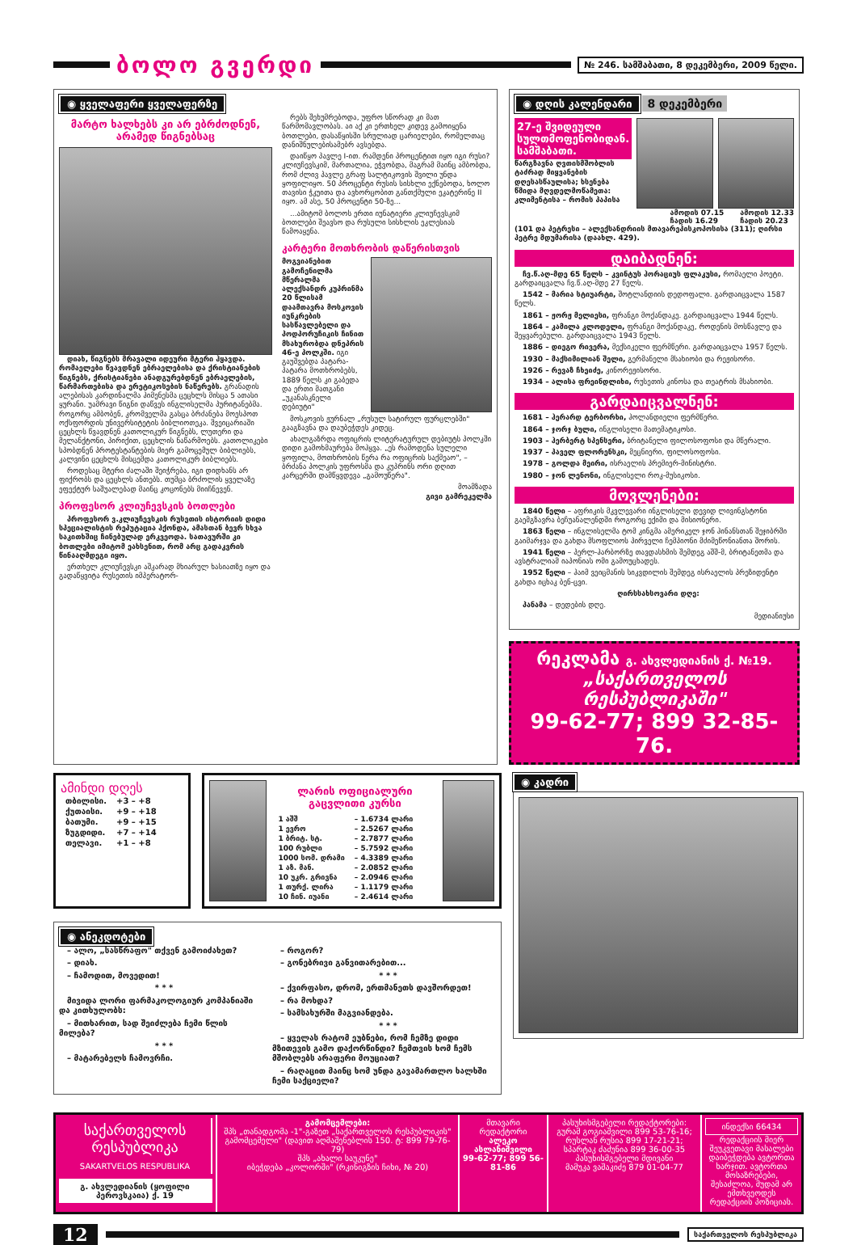ბოლო გვერდი
№ 246. სამშაბათი, 8 დეკემბერი, 2009 წელი.
◉ ყველაფერი ყველაფერზე
მარტო ხალხებს კი არ ებრძოდნენ, არამედ წიგნებსაც
დიახ, წიგნებს მრავალი იდეური მტერი ჰყავდა. რომაელები წვავდნენ ებრაელებისა და ქრისტიანების წიგნებს, ქრისტიანები ანადგურებდნენ ებრაელების, წარმართებისა და ერეტიკოსების ნაწერებს. გრანადის ალებისას კარდინალმა ჰიმენესმა ცეცხლს მისცა 5 ათასი ყურანი. უამრავი წიგნი დაწვეს ინგლისელმა პურიტანებმა. როგორც ამბობენ, კრომველმა გასცა ბრძანება მოესპოთ ოქსფორდის უნივერსიტეტის ბიბლიოთეკა. შვეიცარიაში ცეცხლს წვავდნენ კათოლიკურ წიგნებს, ლუთერი და მელანქტონი, პირიქით, ცეცხლის ნაწარმოებს. კათოლიკები სპობდნენ პროტესტანტების მიერ გამოცემულ ბიბლიებს, კალვინი ცეცხლს მისცემდა კათოლიკურ ბიბლიებს.
როდესაც მტერი ძალაში შეიჭრება, იგი დიდხანს არ ფიქრობს და ცეცხლს ანთებს. თუმცა ბრძოლის ყველაზე ეფექტურ საშუალებად მაინც კოცონებს მიიჩნევენ.
პროფესორ კლიუჩევსკის ბოთლები
პროფესორ ვ.კლიუჩევსკის რუსეთის ისტორიის დიდი სპეციალისტის რეპუტაცია ჰქონდა, ამასთან ბევრ სხვა საკითხშიც ჩინებულად ერკვეოდა. სათავურში კი ბოთლები იმიტომ ეახსენით, რომ არც გადაკვრის წინააღმდეგი იყო.
ერთხელ კლიუჩევსკი აშკარად მხიარულ ხასიათზე იყო და გადაწყვიტა რუსეთის იმპერატორ-
რებს შეხუმრებოდა, უფრო სწორად კი მათ წარმომავლობას. აი აქ კი ერთხელ კიდევ გამოიყენა ბოთლები, დასაწყისში სრულიად ცარიელები, რომელთაც დანიშნულებისამებრ ავსებდა.
დაიწყო პავლე I-ით. რამდენი პროცენტით იყო იგი რუსი? კლიუჩევსკიმ, მართალია, ეჭვობდა, მაგრამ მაინც ამბობდა, რომ ძლივ პავლე გრაფ სალტიკოვის შვილი უნდა ყოფილიყო. 50 პროცენტი რუსის სისხლი ექნებოდა, ხოლო თავისი ჭკუითა და ავხორცობით განთქმული ეკატერინე II იყო. ამ ასე, 50 პროცენტი 50-ზე...
...ამიტომ ბოლოს ერთი იუნატიერი კლიუჩევსკიმ ბოთლები შეავსო და რუსული სისხლის ეკლესიას წამოაყენა.
კარტერი მოთხრობის დაწერისთვის
მოგვიანებით გამოჩენილმა მწერალმა ალექსანდრ კუპრინმა 20 წლისამ დაამთავრა მოსკოვის იუნკრების სასწავლებელი და პოდპორუჩიკის ჩინით მსახურობდა დნეპრის 46-ე პოლკში. იგი გაუშვებდა პატარა-პატარა მოთხრობებს, 1889 წელს კი გაბედა და ერთი მათგანი „უკანასკნელი დებიუტი"
მოსკოვის ჟურნალ „რუსულ სატირულ ფურცლებში" გააგზავნა და დაუბეჭდეს კიდეც.
ახალგაზრდა ოფიცრის ლიტერატურულ დებიუტს პოლკში დიდი გამოხმაურება მოჰყვა. „ეს რამოდენა სულელი ყოფილა, მოთხრობის წერა რა ოფიცრის საქმეაო", – ბრძანა პოლკის უფროსმა და კუპრინს ორი დღით კარცერში დამწყვდევა „გამოუწერა".
მოამზადა
გივი გამრეკელმა
◉ დღის კალენდარი 8 დეკემბერი
27-ე შვიდეული სულთმოფენობიდან. სამშაბათი.
წარგზავნა ღვთისმშობლის ტაძრად მიყვანების დღესასწაულისა; ხსენება წმიდა მღვდელმოწამეთა: კლიმენტისა – რომის პაპისა
ამოდის 07.15
ჩადის 16.29 ამოდის 12.33
ჩადის 20.23
(101 და პეტრესი – ალექსანდრიის მთავარეპისკოპოსისა (311); ღირსი პეტრე მდუმარისა (დაახლ. 429).
დაიბადნენ:
ჩვ.წ.აღ-მდე 65 წელს – კვინტუს ჰორაციუს ფლაკუსი, რომაელი პოეტი. გარდაიცვალა ჩვ.წ.აღ-მდე 27 წელს.
1542 – მარია სტიუარტი, შოტლანდიის დედოფალი. გარდაიცვალა 1587 წელს.
1861 – ჟორჟ მელიესი, ფრანგი მოქანდაკე. გარდაიცვალა 1944 წელს.
1864 – კამილა კლოდელი, ფრანგი მოქანდაკე, როდენის მოსწავლე და შეყვარებული. გარდაიცვალა 1943 წელს.
1886 – დიეგო რივერა, მექსიკელი ფერმწერი. გარდაიცვალა 1957 წელს.
1930 – მაქსიმილიან შელი, გერმანელი მსახიობი და რეჟისორი.
1926 – რევაზ ჩხეიძე, კინორეჟისორი.
1934 – ალისა ფრეინდლიხი, რუსეთის კინოსა და თეატრის მსახიობი.
გარდაიცვალნენ:
1681 – ჰერარდ ტერბორხი, ჰოლანდიელი ფერმწერი.
1864 – ჯორჯ ბული, ინგლისელი მათემატიკოსი.
1903 – ჰერბერტ სპენსერი, ბრიტანელი ფილოსოფოსი და მწერალი.
1937 – პაველ ფლორენსკი, მეცნიერი, ფილოსოფოსი.
1978 – გოლდა მეირი, ისრაელის პრემიერ-მინისტრი.
1980 – ჯონ ლენონი, ინგლისელი როკ-მუსიკოსი.
მოვლენები:
1840 წელი – აფრიკის მკვლევარი ინგლისელი დევიდ ლივინგსტონი გაემგზავრა ბეჩუანალენდში როგორც ექიმი და მისიონერი.
1863 წელი – ინგლისელმა ტომ კინგმა ამერიკელ ჯონ ჰინანსთან შეჯიბრში გაიმარჯვა და გახდა მსოფლიოს პირველი ჩემპიონი მძიმეწონიანთა შორის.
1941 წელი – პერლ-ჰარბორზე თავდასხმის შემდეგ აშშ-მ, ბრიტანეთმა და ავსტრალიამ იაპონიას ომი გამოუცხადეს.
1952 წელი – ჰაიმ ვეიცმანის სიკვდილის შემდეგ ისრაელის პრეზიდენტი გახდა იცხაკ ბენ-ცვი.
ღირსსახსოვარი დღე:
პანამა – დედების დღე.
მედიანიუსი
რეკლამა გ. ახვლედიანის ქ. №19.
„საქართველოს რესპუბლიკაში"
99-62-77; 899 32-85-76.
ამინდი დღეს
| თბილისი. | +3 – +8 |
| ქუთაისი. | +9 – +18 |
| ბათუმი. | +9 – +15 |
| ზუგდიდი. | +7 – +14 |
| თელავი. | +1 – +8 |
ლარის ოფიციალური გაცვლითი კურსი
| 1 აშშ | – 1.6734 ლარი |
| 1 ევრო | – 2.5267 ლარი |
| 1 ბრიტ. სტ. | – 2.7877 ლარი |
| 100 რუბლი | – 5.7592 ლარი |
| 1000 სომ. დრამი | – 4.3389 ლარი |
| 1 აზ. მან. | – 2.0852 ლარი |
| 10 უკრ. გრივნა | – 2.0946 ლარი |
| 1 თურქ. ლირა | – 1.1179 ლარი |
| 10 ჩინ. იუანი | – 2.4614 ლარი |
◉ ანეკდოტები
– ალო, „სასწრაფო" თქვენ გამოიძახეთ?
– დიახ.
– ჩამოდით, მოვედით!
* * *
მივიდა ლორი ფარმაკოლოგიურ კომპანიაში და კითხულობს:
– მითხარით, სად შეიძლება ჩემი წლის მილება?
* * *
– მატარებელს ჩამოვრჩი.
– როგორ?
– გონებრივი განვითარებით...
* * *
– ქვირფასო, დრომ, ერთმანეთს დავშორდეთ!
– რა მოხდა?
– სამსახურში მაგვიანდება.
* * *
– ყველას რატომ ეუბნები, რომ ჩემზე დიდი მზითევის გამო დაქორწინდი? ჩემთვის ხომ ჩემს მშობლებს არაფერი მოუციათ?
– რაღაცით მაინც ხომ უნდა გავამართლო ხალხში ჩემი საქციელი?
◉ კადრი
საქართველოს რესპუბლიკა
SAKARTVELOS RESPUBLIKA
გ. ახვლედიანის (ყოფილი პეროვსკაია) ქ. 19
გამომცემლები:
შპს „თანადგომა -1"-გაზეთ „საქართველოს რესპუბლიკის" გამომცემელი" (დავით აღმაშენებლის 150. ტ: 899 79-76-79)
შპს „ახალი საუკუნე"
იბეჭდება „კოლორში" (რკინიგზის ჩიხი, № 20)
მთავარი რედაქტორი
ალეკო ასლანიშვილი
99-62-77; 899 56-81-86
პასუხისმგებელი რედაქტორები:
გურამ გოგიაშვილი 899 53-76-16;
რუსლან რუსია 899 17-21-21;
სპარტაკ ძაძუნია 899 36-00-35
პასუხისმგებელი მდივანი
მამუკა ვაშაკიძე 879 01-04-77
ინდექსი 66434
რედაქციის მიერ შეუკვეთავი მასალები დაიბეჭდება ავტორთა ხარჯით. ავტორთა მოსაზრებები, შესაძლოა, მუდამ არ ემთხვეოდეს რედაქციის პოზიციას.
12
საქართველოს რესპუბლიკა